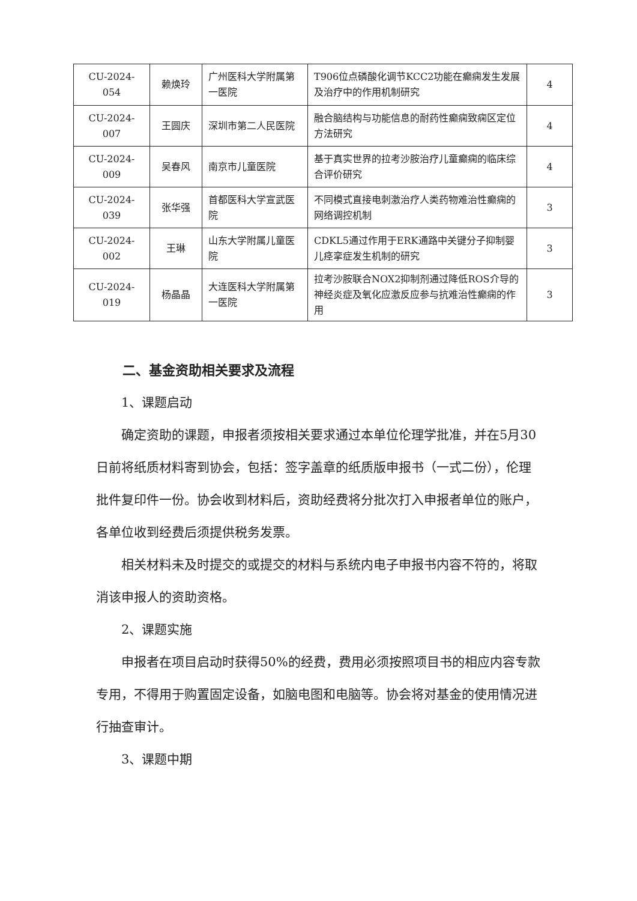| CU-2024-054 | 赖焕玲 | 广州医科大学附属第一医院 | T906位点磷酸化调节KCC2功能在癫痫发生发展及治疗中的作用机制研究 | 4 |
| CU-2024-007 | 王圆庆 | 深圳市第二人民医院 | 融合脑结构与功能信息的耐药性癫痫致痫区定位方法研究 | 4 |
| CU-2024-009 | 吴春风 | 南京市儿童医院 | 基于真实世界的拉考沙胺治疗儿童癫痫的临床综合评价研究 | 4 |
| CU-2024-039 | 张华强 | 首都医科大学宣武医院 | 不同模式直接电刺激治疗人类药物难治性癫痫的网络调控机制 | 3 |
| CU-2024-002 | 王琳 | 山东大学附属儿童医院 | CDKL5通过作用于ERK通路中关键分子抑制婴儿痉挛症发生机制的研究 | 3 |
| CU-2024-019 | 杨晶晶 | 大连医科大学附属第一医院 | 拉考沙胺联合NOX2抑制剂通过降低ROS介导的神经炎症及氧化应激反应参与抗难治性癫痫的作用 | 3 |
二、基金资助相关要求及流程
1、课题启动
确定资助的课题，申报者须按相关要求通过本单位伦理学批准，并在5月30日前将纸质材料寄到协会，包括：签字盖章的纸质版申报书（一式二份），伦理批件复印件一份。协会收到材料后，资助经费将分批次打入申报者单位的账户，各单位收到经费后须提供税务发票。
相关材料未及时提交的或提交的材料与系统内电子申报书内容不符的，将取消该申报人的资助资格。
2、课题实施
申报者在项目启动时获得50%的经费，费用必须按照项目书的相应内容专款专用，不得用于购置固定设备，如脑电图和电脑等。协会将对基金的使用情况进行抽查审计。
3、课题中期